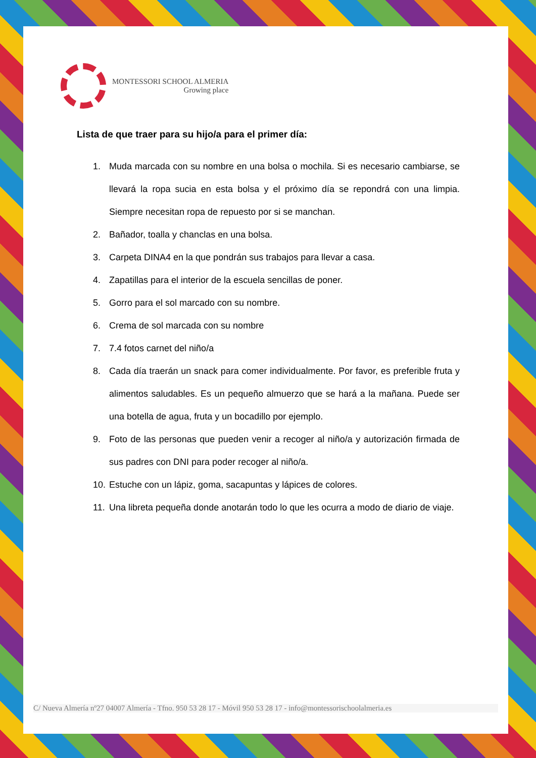MONTESSORI SCHOOL ALMERIA
Growing place
Lista de que traer para su hijo/a para el primer día:
1. Muda marcada con su nombre en una bolsa o mochila. Si es necesario cambiarse, se llevará la ropa sucia en esta bolsa y el próximo día se repondrá con una limpia. Siempre necesitan ropa de repuesto por si se manchan.
2. Bañador, toalla y chanclas en una bolsa.
3. Carpeta DINA4 en la que pondrán sus trabajos para llevar a casa.
4. Zapatillas para el interior de la escuela sencillas de poner.
5. Gorro para el sol marcado con su nombre.
6. Crema de sol marcada con su nombre
7. 7.4 fotos carnet del niño/a
8. Cada día traerán un snack para comer individualmente. Por favor, es preferible fruta y alimentos saludables. Es un pequeño almuerzo que se hará a la mañana. Puede ser una botella de agua, fruta y un bocadillo por ejemplo.
9. Foto de las personas que pueden venir a recoger al niño/a y autorización firmada de sus padres con DNI para poder recoger al niño/a.
10. Estuche con un lápiz, goma, sacapuntas y lápices de colores.
11. Una libreta pequeña donde anotarán todo lo que les ocurra a modo de diario de viaje.
C/ Nueva Almería nº27 04007 Almería - Tfno. 950 53 28 17 - Móvil 950 53 28 17 - info@montessorischoolalmeria.es